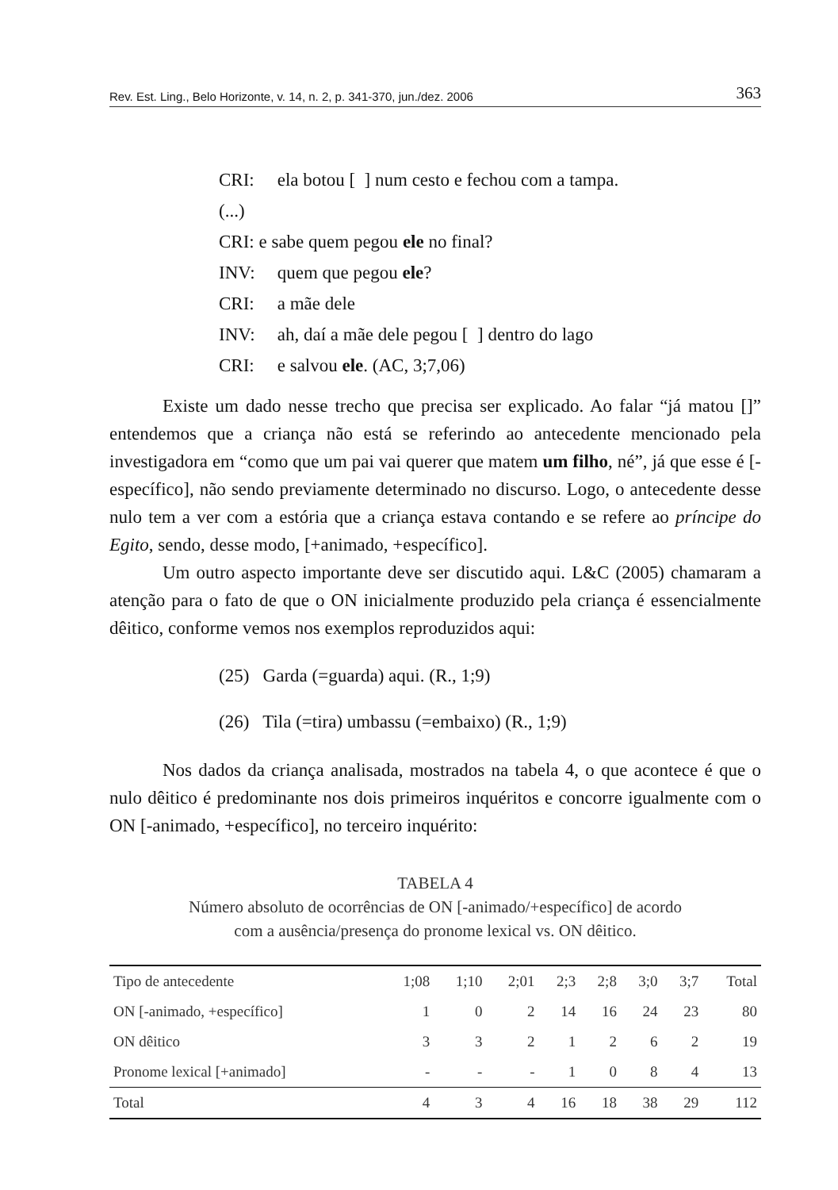Rev. Est. Ling., Belo Horizonte, v. 14, n. 2, p. 341-370, jun./dez. 2006 363
CRI: ela botou [ ] num cesto e fechou com a tampa.
(...)
CRI: e sabe quem pegou ele no final?
INV: quem que pegou ele?
CRI: a mãe dele
INV: ah, daí a mãe dele pegou [ ] dentro do lago
CRI: e salvou ele. (AC, 3;7,06)
Existe um dado nesse trecho que precisa ser explicado. Ao falar “já matou []” entendemos que a criança não está se referindo ao antecedente mencionado pela investigadora em “como que um pai vai querer que matem um filho, né”, já que esse é [-específico], não sendo previamente determinado no discurso. Logo, o antecedente desse nulo tem a ver com a estória que a criança estava contando e se refere ao príncipe do Egito, sendo, desse modo, [+animado, +específico].
Um outro aspecto importante deve ser discutido aqui. L&C (2005) chamaram a atenção para o fato de que o ON inicialmente produzido pela criança é essencialmente dêitico, conforme vemos nos exemplos reproduzidos aqui:
(25) Garda (=guarda) aqui. (R., 1;9)
(26) Tila (=tira) umbassu (=embaixo) (R., 1;9)
Nos dados da criança analisada, mostrados na tabela 4, o que acontece é que o nulo dêitico é predominante nos dois primeiros inquéritos e concorre igualmente com o ON [-animado, +específico], no terceiro inquérito:
TABELA 4
Número absoluto de ocorrências de ON [-animado/+específico] de acordo
com a ausência/presença do pronome lexical vs. ON dêitico.
| Tipo de antecedente | 1;08 | 1;10 | 2;01 | 2;3 | 2;8 | 3;0 | 3;7 | Total |
| --- | --- | --- | --- | --- | --- | --- | --- | --- |
| ON [-animado, +específico] | 1 | 0 | 2 | 14 | 16 | 24 | 23 | 80 |
| ON dêitico | 3 | 3 | 2 | 1 | 2 | 6 | 2 | 19 |
| Pronome lexical [+animado] | - | - | - | 1 | 0 | 8 | 4 | 13 |
| Total | 4 | 3 | 4 | 16 | 18 | 38 | 29 | 112 |